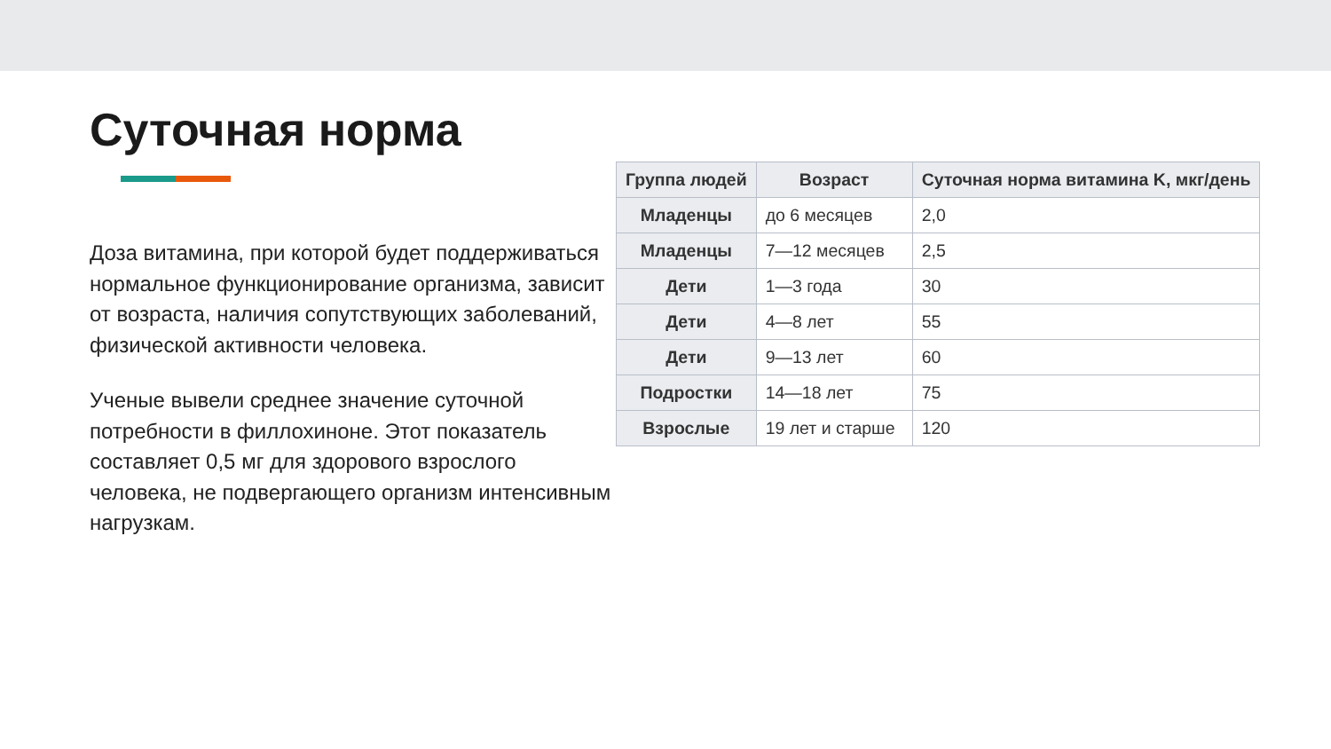Суточная норма
Доза витамина, при которой будет поддерживаться нормальное функционирование организма, зависит от возраста, наличия сопутствующих заболеваний, физической активности человека.
Ученые вывели среднее значение суточной потребности в филлохиноне. Этот показатель составляет 0,5 мг для здорового взрослого человека, не подвергающего организм интенсивным нагрузкам.
| Группа людей | Возраст | Суточная норма витамина K, мкг/день |
| --- | --- | --- |
| Младенцы | до 6 месяцев | 2,0 |
| Младенцы | 7—12 месяцев | 2,5 |
| Дети | 1—3 года | 30 |
| Дети | 4—8 лет | 55 |
| Дети | 9—13 лет | 60 |
| Подростки | 14—18 лет | 75 |
| Взрослые | 19 лет и старше | 120 |